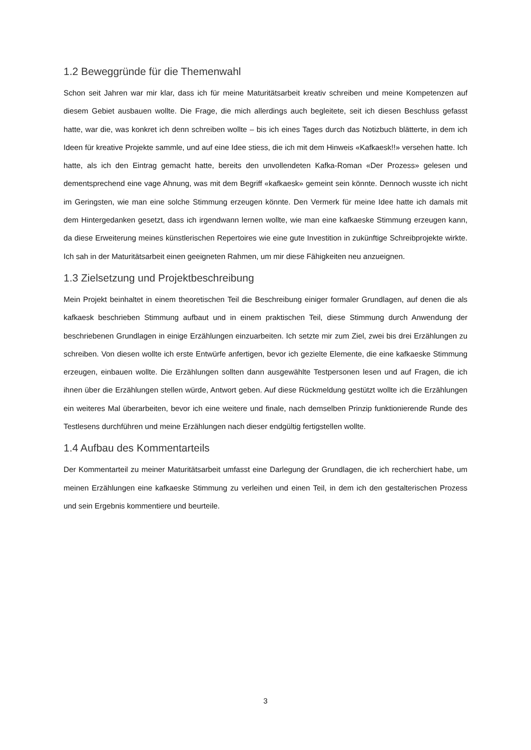1.2 Beweggründe für die Themenwahl
Schon seit Jahren war mir klar, dass ich für meine Maturitätsarbeit kreativ schreiben und meine Kompetenzen auf diesem Gebiet ausbauen wollte. Die Frage, die mich allerdings auch begleitete, seit ich diesen Beschluss gefasst hatte, war die, was konkret ich denn schreiben wollte – bis ich eines Tages durch das Notizbuch blätterte, in dem ich Ideen für kreative Projekte sammle, und auf eine Idee stiess, die ich mit dem Hinweis «Kafkaesk!!» versehen hatte. Ich hatte, als ich den Eintrag gemacht hatte, bereits den unvollendeten Kafka-Roman «Der Prozess» gelesen und dementsprechend eine vage Ahnung, was mit dem Begriff «kafkaesk» gemeint sein könnte. Dennoch wusste ich nicht im Geringsten, wie man eine solche Stimmung erzeugen könnte. Den Vermerk für meine Idee hatte ich damals mit dem Hintergedanken gesetzt, dass ich irgendwann lernen wollte, wie man eine kafkaeske Stimmung erzeugen kann, da diese Erweiterung meines künstlerischen Repertoires wie eine gute Investition in zukünftige Schreibprojekte wirkte. Ich sah in der Maturitätsarbeit einen geeigneten Rahmen, um mir diese Fähigkeiten neu anzueignen.
1.3 Zielsetzung und Projektbeschreibung
Mein Projekt beinhaltet in einem theoretischen Teil die Beschreibung einiger formaler Grundlagen, auf denen die als kafkaesk beschrieben Stimmung aufbaut und in einem praktischen Teil, diese Stimmung durch Anwendung der beschriebenen Grundlagen in einige Erzählungen einzuarbeiten. Ich setzte mir zum Ziel, zwei bis drei Erzählungen zu schreiben. Von diesen wollte ich erste Entwürfe anfertigen, bevor ich gezielte Elemente, die eine kafkaeske Stimmung erzeugen, einbauen wollte. Die Erzählungen sollten dann ausgewählte Testpersonen lesen und auf Fragen, die ich ihnen über die Erzählungen stellen würde, Antwort geben. Auf diese Rückmeldung gestützt wollte ich die Erzählungen ein weiteres Mal überarbeiten, bevor ich eine weitere und finale, nach demselben Prinzip funktionierende Runde des Testlesens durchführen und meine Erzählungen nach dieser endgültig fertigstellen wollte.
1.4 Aufbau des Kommentarteils
Der Kommentarteil zu meiner Maturitätsarbeit umfasst eine Darlegung der Grundlagen, die ich recherchiert habe, um meinen Erzählungen eine kafkaeske Stimmung zu verleihen und einen Teil, in dem ich den gestalterischen Prozess und sein Ergebnis kommentiere und beurteile.
3